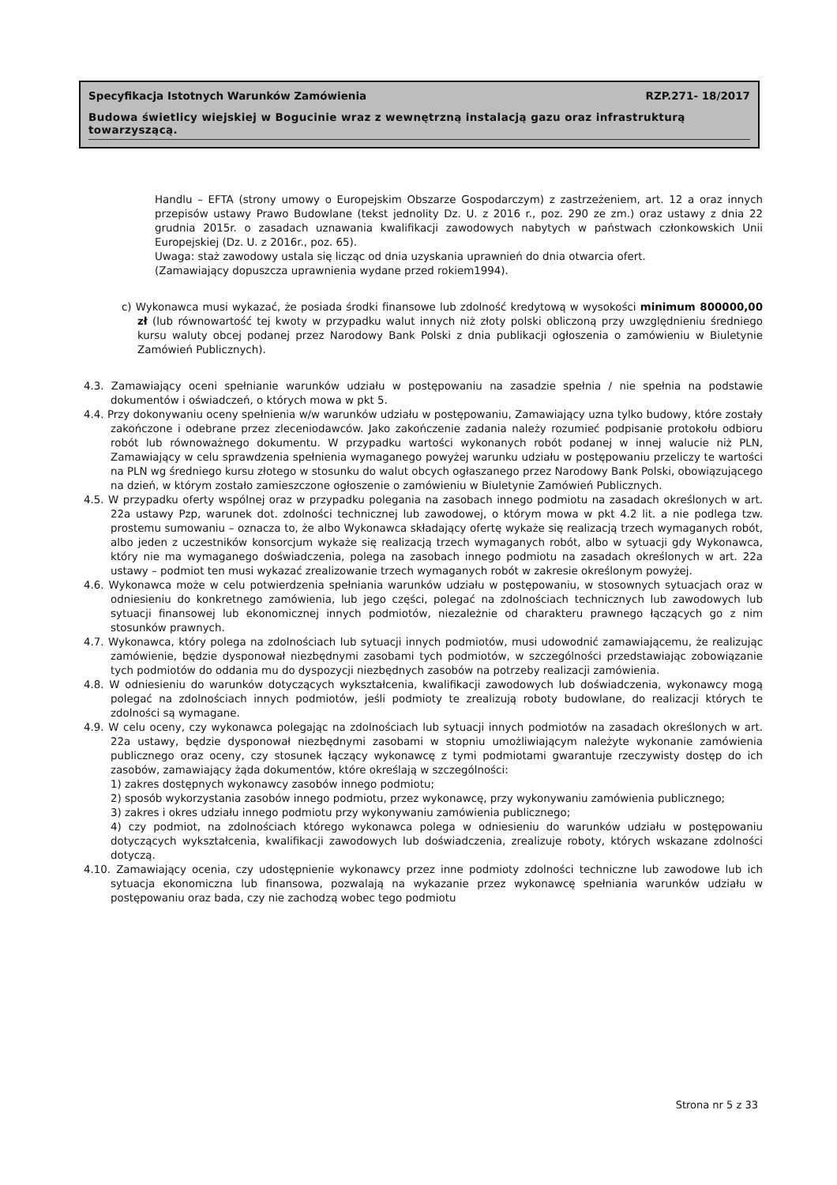Specyfikacja Istotnych Warunków Zamówienia RZP.271- 18/2017
Budowa świetlicy wiejskiej w Bogucinie wraz z wewnętrzną instalacją gazu oraz infrastrukturą towarzyszącą.
Handlu – EFTA (strony umowy o Europejskim Obszarze Gospodarczym) z zastrzeżeniem, art. 12 a oraz innych przepisów ustawy Prawo Budowlane (tekst jednolity Dz. U. z 2016 r., poz. 290 ze zm.) oraz ustawy z dnia 22 grudnia 2015r. o zasadach uznawania kwalifikacji zawodowych nabytych w państwach członkowskich Unii Europejskiej (Dz. U. z 2016r., poz. 65).
Uwaga: staż zawodowy ustala się licząc od dnia uzyskania uprawnień do dnia otwarcia ofert.
(Zamawiający dopuszcza uprawnienia wydane przed rokiem1994).
c) Wykonawca musi wykazać, że posiada środki finansowe lub zdolność kredytową w wysokości minimum 800000,00 zł (lub równowartość tej kwoty w przypadku walut innych niż złoty polski obliczoną przy uwzględnieniu średniego kursu waluty obcej podanej przez Narodowy Bank Polski z dnia publikacji ogłoszenia o zamówieniu w Biuletynie Zamówień Publicznych).
4.3. Zamawiający oceni spełnianie warunków udziału w postępowaniu na zasadzie spełnia / nie spełnia na podstawie dokumentów i oświadczeń, o których mowa w pkt 5.
4.4. Przy dokonywaniu oceny spełnienia w/w warunków udziału w postępowaniu, Zamawiający uzna tylko budowy, które zostały zakończone i odebrane przez zleceniodawców. Jako zakończenie zadania należy rozumieć podpisanie protokołu odbioru robót lub równoważnego dokumentu. W przypadku wartości wykonanych robót podanej w innej walucie niż PLN, Zamawiający w celu sprawdzenia spełnienia wymaganego powyżej warunku udziału w postępowaniu przeliczy te wartości na PLN wg średniego kursu złotego w stosunku do walut obcych ogłaszanego przez Narodowy Bank Polski, obowiązującego na dzień, w którym zostało zamieszczone ogłoszenie o zamówieniu w Biuletynie Zamówień Publicznych.
4.5. W przypadku oferty wspólnej oraz w przypadku polegania na zasobach innego podmiotu na zasadach określonych w art. 22a ustawy Pzp, warunek dot. zdolności technicznej lub zawodowej, o którym mowa w pkt 4.2 lit. a nie podlega tzw. prostemu sumowaniu – oznacza to, że albo Wykonawca składający ofertę wykaże się realizacją trzech wymaganych robót, albo jeden z uczestników konsorcjum wykaże się realizacją trzech wymaganych robót, albo w sytuacji gdy Wykonawca, który nie ma wymaganego doświadczenia, polega na zasobach innego podmiotu na zasadach określonych w art. 22a ustawy – podmiot ten musi wykazać zrealizowanie trzech wymaganych robót w zakresie określonym powyżej.
4.6. Wykonawca może w celu potwierdzenia spełniania warunków udziału w postępowaniu, w stosownych sytuacjach oraz w odniesieniu do konkretnego zamówienia, lub jego części, polegać na zdolnościach technicznych lub zawodowych lub sytuacji finansowej lub ekonomicznej innych podmiotów, niezależnie od charakteru prawnego łączących go z nim stosunków prawnych.
4.7. Wykonawca, który polega na zdolnościach lub sytuacji innych podmiotów, musi udowodnić zamawiającemu, że realizując zamówienie, będzie dysponował niezbędnymi zasobami tych podmiotów, w szczególności przedstawiając zobowiązanie tych podmiotów do oddania mu do dyspozycji niezbędnych zasobów na potrzeby realizacji zamówienia.
4.8. W odniesieniu do warunków dotyczących wykształcenia, kwalifikacji zawodowych lub doświadczenia, wykonawcy mogą polegać na zdolnościach innych podmiotów, jeśli podmioty te zrealizują roboty budowlane, do realizacji których te zdolności są wymagane.
4.9. W celu oceny, czy wykonawca polegając na zdolnościach lub sytuacji innych podmiotów na zasadach określonych w art. 22a ustawy, będzie dysponował niezbędnymi zasobami w stopniu umożliwiającym należyte wykonanie zamówienia publicznego oraz oceny, czy stosunek łączący wykonawcę z tymi podmiotami gwarantuje rzeczywisty dostęp do ich zasobów, zamawiający żąda dokumentów, które określają w szczególności:
1) zakres dostępnych wykonawcy zasobów innego podmiotu;
2) sposób wykorzystania zasobów innego podmiotu, przez wykonawcę, przy wykonywaniu zamówienia publicznego;
3) zakres i okres udziału innego podmiotu przy wykonywaniu zamówienia publicznego;
4) czy podmiot, na zdolnościach którego wykonawca polega w odniesieniu do warunków udziału w postępowaniu dotyczących wykształcenia, kwalifikacji zawodowych lub doświadczenia, zrealizuje roboty, których wskazane zdolności dotyczą.
4.10. Zamawiający ocenia, czy udostępnienie wykonawcy przez inne podmioty zdolności techniczne lub zawodowe lub ich sytuacja ekonomiczna lub finansowa, pozwalają na wykazanie przez wykonawcę spełniania warunków udziału w postępowaniu oraz bada, czy nie zachodzą wobec tego podmiotu
Strona nr 5 z 33